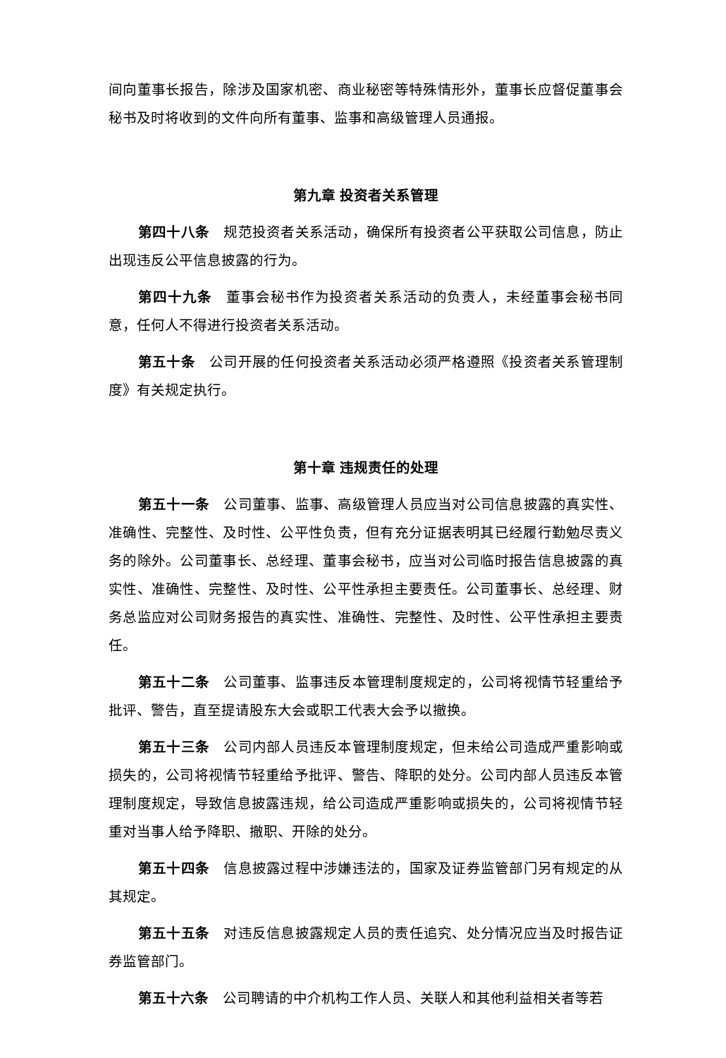间向董事长报告，除涉及国家机密、商业秘密等特殊情形外，董事长应督促董事会秘书及时将收到的文件向所有董事、监事和高级管理人员通报。
第九章 投资者关系管理
第四十八条　规范投资者关系活动，确保所有投资者公平获取公司信息，防止出现违反公平信息披露的行为。
第四十九条　董事会秘书作为投资者关系活动的负责人，未经董事会秘书同意，任何人不得进行投资者关系活动。
第五十条　公司开展的任何投资者关系活动必须严格遵照《投资者关系管理制度》有关规定执行。
第十章 违规责任的处理
第五十一条　公司董事、监事、高级管理人员应当对公司信息披露的真实性、准确性、完整性、及时性、公平性负责，但有充分证据表明其已经履行勤勉尽责义务的除外。公司董事长、总经理、董事会秘书，应当对公司临时报告信息披露的真实性、准确性、完整性、及时性、公平性承担主要责任。公司董事长、总经理、财务总监应对公司财务报告的真实性、准确性、完整性、及时性、公平性承担主要责任。
第五十二条　公司董事、监事违反本管理制度规定的，公司将视情节轻重给予批评、警告，直至提请股东大会或职工代表大会予以撤换。
第五十三条　公司内部人员违反本管理制度规定，但未给公司造成严重影响或损失的，公司将视情节轻重给予批评、警告、降职的处分。公司内部人员违反本管理制度规定，导致信息披露违规，给公司造成严重影响或损失的，公司将视情节轻重对当事人给予降职、撤职、开除的处分。
第五十四条　信息披露过程中涉嫌违法的，国家及证券监管部门另有规定的从其规定。
第五十五条　对违反信息披露规定人员的责任追究、处分情况应当及时报告证券监管部门。
第五十六条　公司聘请的中介机构工作人员、关联人和其他利益相关者等若